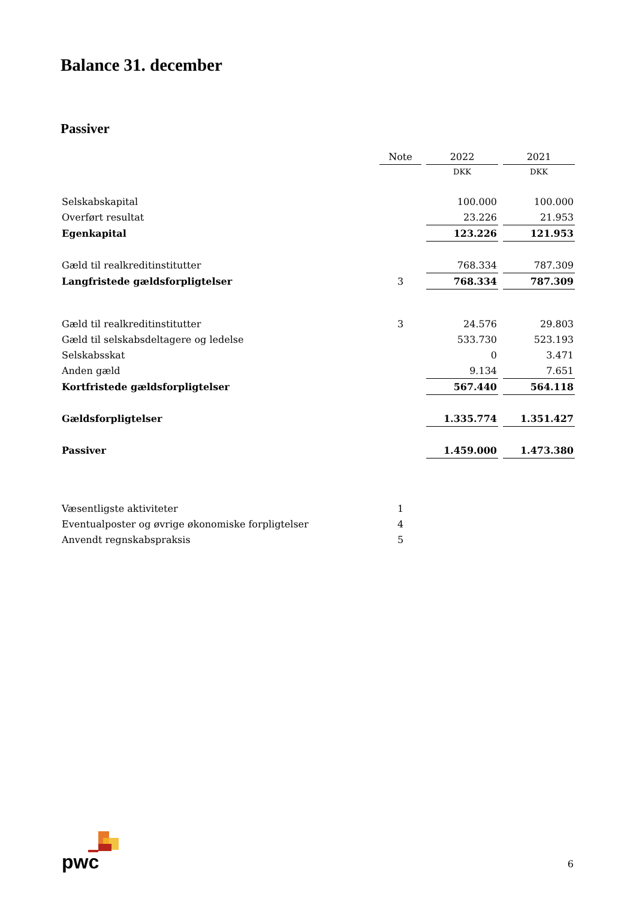Balance 31. december
Passiver
| | Note | 2022 | 2021 |
| | | DKK | DKK |
| Selskabskapital | | 100.000 | 100.000 |
| Overført resultat | | 23.226 | 21.953 |
| Egenkapital | | 123.226 | 121.953 |
| Gæld til realkreditinstitutter | | 768.334 | 787.309 |
| Langfristede gældsforpligtelser | 3 | 768.334 | 787.309 |
| Gæld til realkreditinstitutter | 3 | 24.576 | 29.803 |
| Gæld til selskabsdeltagere og ledelse | | 533.730 | 523.193 |
| Selskabsskat | | 0 | 3.471 |
| Anden gæld | | 9.134 | 7.651 |
| Kortfristede gældsforpligtelser | | 567.440 | 564.118 |
| Gældsforpligtelser | | 1.335.774 | 1.351.427 |
| Passiver | | 1.459.000 | 1.473.380 |
| Væsentligste aktiviteter | 1 | | |
| Eventualposter og øvrige økonomiske forpligtelser | 4 | | |
| Anvendt regnskabspraksis | 5 | | |
pwc 6